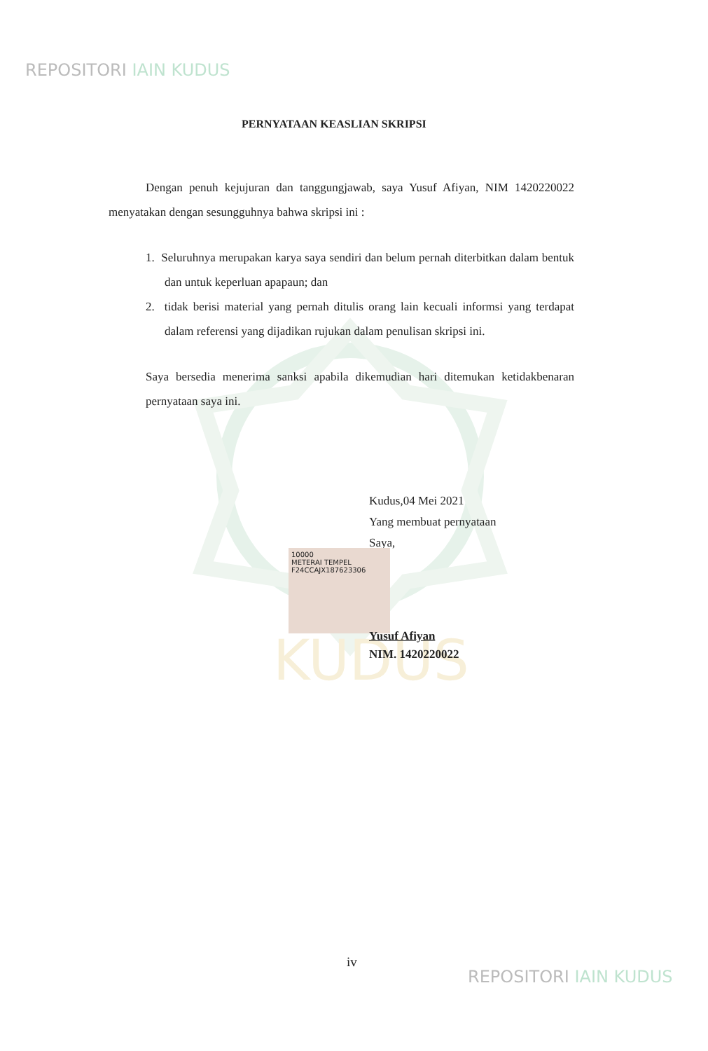KUDUS
REPOSITORI IAIN KUDUS
PERNYATAAN KEASLIAN SKRIPSI
Dengan penuh kejujuran dan tanggungjawab, saya Yusuf Afiyan, NIM 1420220022 menyatakan dengan sesungguhnya bahwa skripsi ini :
1. Seluruhnya merupakan karya saya sendiri dan belum pernah diterbitkan dalam bentuk dan untuk keperluan apapaun; dan
2. tidak berisi material yang pernah ditulis orang lain kecuali informsi yang terdapat dalam referensi yang dijadikan rujukan dalam penulisan skripsi ini.
Saya bersedia menerima sanksi apabila dikemudian hari ditemukan ketidakbenaran pernyataan saya ini.
Kudus,04 Mei 2021
Yang membuat pernyataan
Saya,
10000
METERAI TEMPEL
F24CCAJX187623306
Yusuf Afiyan
NIM. 1420220022
iv
REPOSITORI IAIN KUDUS